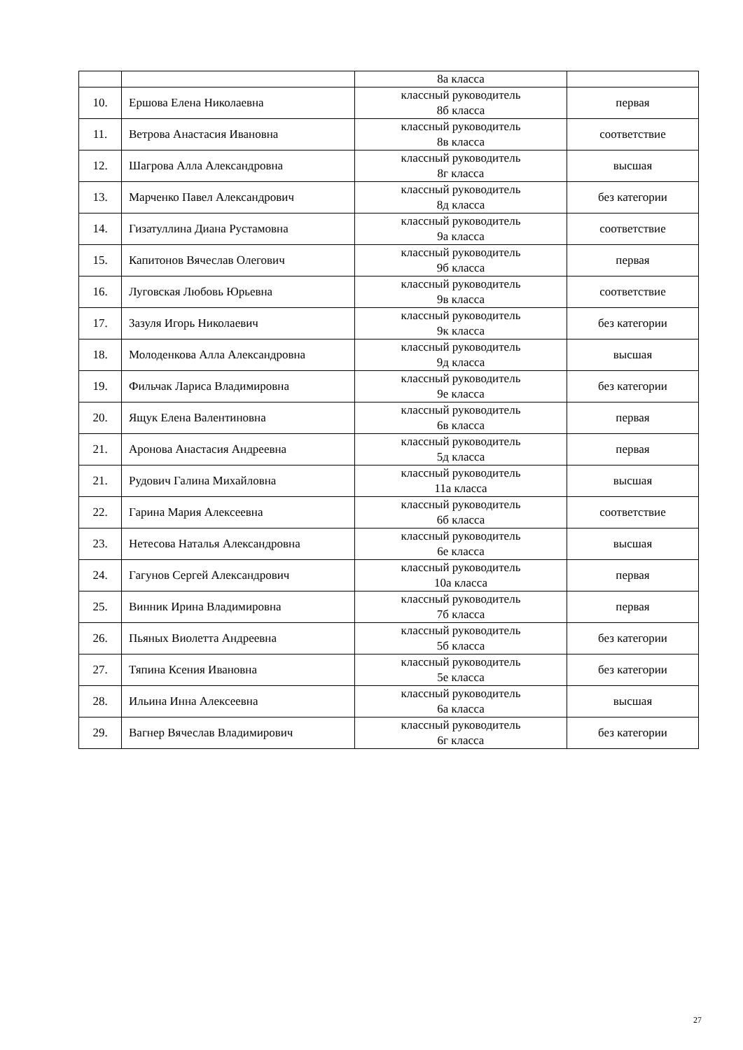| | | 8а класса | |
| 10. | Ершова Елена Николаевна | классный руководитель 8б класса | первая |
| 11. | Ветрова Анастасия Ивановна | классный руководитель 8в класса | соответствие |
| 12. | Шагрова Алла Александровна | классный руководитель 8г класса | высшая |
| 13. | Марченко Павел Александрович | классный руководитель 8д класса | без категории |
| 14. | Гизатуллина Диана Рустамовна | классный руководитель 9а класса | соответствие |
| 15. | Капитонов Вячеслав Олегович | классный руководитель 9б класса | первая |
| 16. | Луговская Любовь Юрьевна | классный руководитель 9в класса | соответствие |
| 17. | Зазуля Игорь Николаевич | классный руководитель 9к класса | без категории |
| 18. | Молоденкова Алла Александровна | классный руководитель 9д класса | высшая |
| 19. | Фильчак Лариса Владимировна | классный руководитель 9е класса | без категории |
| 20. | Ящук Елена Валентиновна | классный руководитель 6в класса | первая |
| 21. | Аронова Анастасия Андреевна | классный руководитель 5д класса | первая |
| 21. | Рудович Галина Михайловна | классный руководитель 11а класса | высшая |
| 22. | Гарина Мария Алексеевна | классный руководитель 6б класса | соответствие |
| 23. | Нетесова Наталья Александровна | классный руководитель 6е класса | высшая |
| 24. | Гагунов Сергей Александрович | классный руководитель 10а класса | первая |
| 25. | Винник Ирина Владимировна | классный руководитель 7б класса | первая |
| 26. | Пьяных Виолетта Андреевна | классный руководитель 5б класса | без категории |
| 27. | Тяпина Ксения Ивановна | классный руководитель 5е класса | без категории |
| 28. | Ильина Инна Алексеевна | классный руководитель 6а класса | высшая |
| 29. | Вагнер Вячеслав Владимирович | классный руководитель 6г класса | без категории |
27